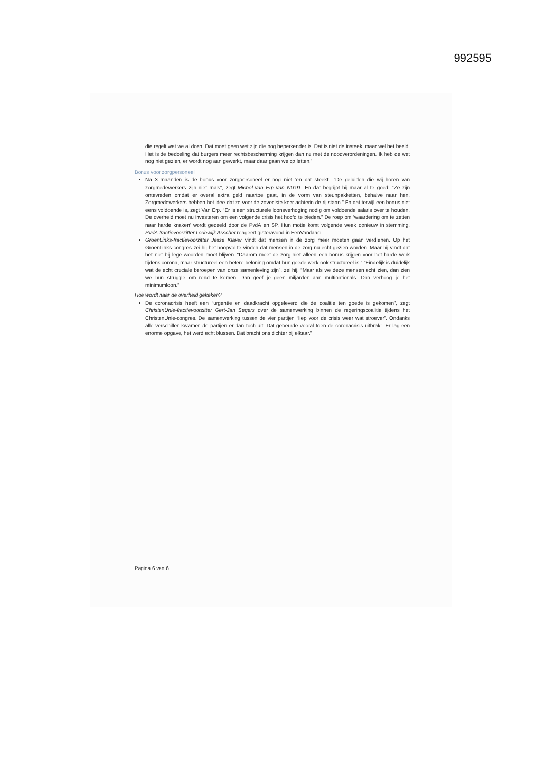992595
die regelt wat we al doen. Dat moet geen wet zijn die nog beperkender is. Dat is niet de insteek, maar wel het beeld. Het is de bedoeling dat burgers meer rechtsbescherming krijgen dan nu met de noodverordeningen. Ik heb de wet nog niet gezien, er wordt nog aan gewerkt, maar daar gaan we op letten.”
Bonus voor zorgpersoneel
Na 3 maanden is de bonus voor zorgpersoneel er nog niet ‘en dat steekt’. “De geluiden die wij horen van zorgmedewerkers zijn niet mals”, zegt Michel van Erp van NU'91. En dat begrijpt hij maar al te goed: “Ze zijn ontevreden omdat er overal extra geld naartoe gaat, in de vorm van steunpakketten, behalve naar hen. Zorgmedewerkers hebben het idee dat ze voor de zoveelste keer achterin de rij staan.” En dat terwijl een bonus niet eens voldoende is, zegt Van Erp. “Er is een structurele loonsverhoging nodig om voldoende salaris over te houden. De overheid moet nu investeren om een volgende crisis het hoofd te bieden.” De roep om ‘waardering om te zetten naar harde knaken’ wordt gedeeld door de PvdA en SP. Hun motie komt volgende week opnieuw in stemming. PvdA-fractievoorzitter Lodewijk Asscher reageert gisteravond in EenVandaag.
GroenLinks-fractievoorzitter Jesse Klaver vindt dat mensen in de zorg meer moeten gaan verdienen. Op het GroenLinks-congres zei hij het hoopvol te vinden dat mensen in de zorg nu echt gezien worden. Maar hij vindt dat het niet bij lege woorden moet blijven. “Daarom moet de zorg niet alleen een bonus krijgen voor het harde werk tijdens corona, maar structureel een betere beloning omdat hun goede werk ook structureel is.” “Eindelijk is duidelijk wat de echt cruciale beroepen van onze samenleving zijn”, zei hij. “Maar als we deze mensen echt zien, dan zien we hun struggle om rond te komen. Dan geef je geen miljarden aan multinationals. Dan verhoog je het minimumloon.”
Hoe wordt naar de overheid gekeken?
De coronacrisis heeft een “urgentie en daadkracht opgeleverd die de coalitie ten goede is gekomen”, zegt ChristenUnie-fractievoorzitter Gert-Jan Segers over de samenwerking binnen de regeringscoalitie tijdens het ChristenUnie-congres. De samenwerking tussen de vier partijen “liep voor de crisis weer wat stroever”. Ondanks alle verschillen kwamen de partijen er dan toch uit. Dat gebeurde vooral toen de coronacrisis uitbrak: "Er lag een enorme opgave, het werd echt blussen. Dat bracht ons dichter bij elkaar."
Pagina 6 van 6